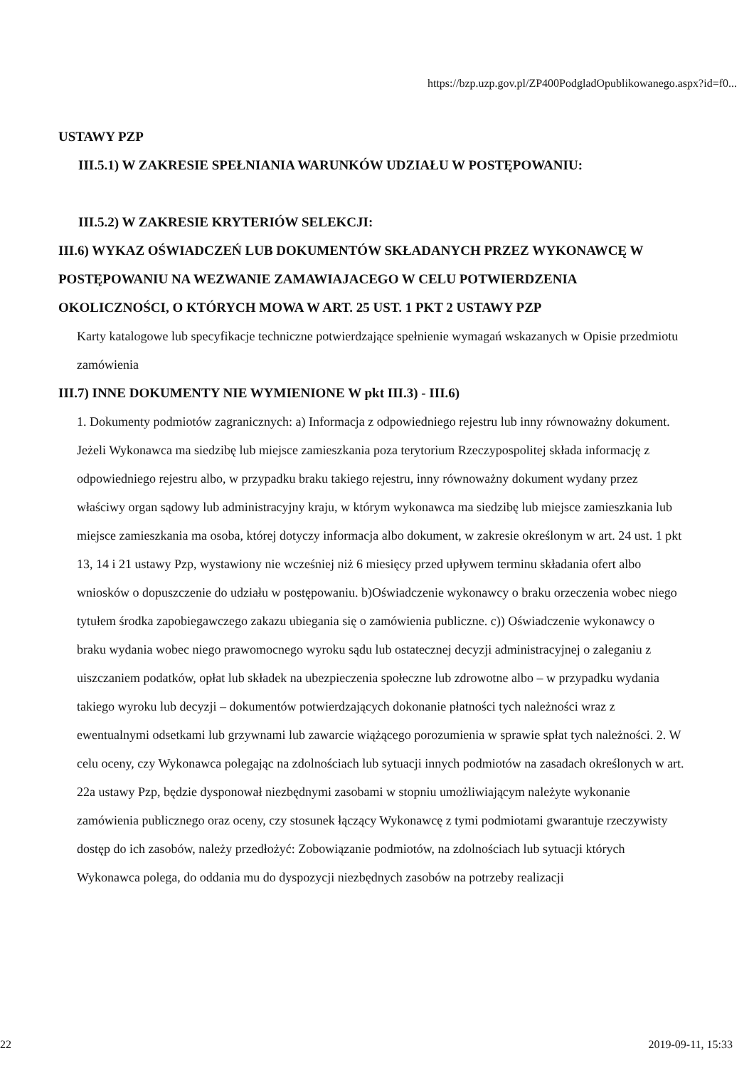https://bzp.uzp.gov.pl/ZP400PodgladOpublikowanego.aspx?id=f0...
USTAWY PZP
III.5.1) W ZAKRESIE SPEŁNIANIA WARUNKÓW UDZIAŁU W POSTĘPOWANIU:
III.5.2) W ZAKRESIE KRYTERIÓW SELEKCJI:
III.6) WYKAZ OŚWIADCZEŃ LUB DOKUMENTÓW SKŁADANYCH PRZEZ WYKONAWCĘ W POSTĘPOWANIU NA WEZWANIE ZAMAWIAJACEGO W CELU POTWIERDZENIA OKOLICZNOŚCI, O KTÓRYCH MOWA W ART. 25 UST. 1 PKT 2 USTAWY PZP
Karty katalogowe lub specyfikacje techniczne potwierdzające spełnienie wymagań wskazanych w Opisie przedmiotu zamówienia
III.7) INNE DOKUMENTY NIE WYMIENIONE W pkt III.3) - III.6)
1. Dokumenty podmiotów zagranicznych: a) Informacja z odpowiedniego rejestru lub inny równoważny dokument. Jeżeli Wykonawca ma siedzibę lub miejsce zamieszkania poza terytorium Rzeczypospolitej składa informację z odpowiedniego rejestru albo, w przypadku braku takiego rejestru, inny równoważny dokument wydany przez właściwy organ sądowy lub administracyjny kraju, w którym wykonawca ma siedzibę lub miejsce zamieszkania lub miejsce zamieszkania ma osoba, której dotyczy informacja albo dokument, w zakresie określonym w art. 24 ust. 1 pkt 13, 14 i 21 ustawy Pzp, wystawiony nie wcześniej niż 6 miesięcy przed upływem terminu składania ofert albo wniosków o dopuszczenie do udziału w postępowaniu. b)Oświadczenie wykonawcy o braku orzeczenia wobec niego tytułem środka zapobiegawczego zakazu ubiegania się o zamówienia publiczne. c)) Oświadczenie wykonawcy o braku wydania wobec niego prawomocnego wyroku sądu lub ostatecznej decyzji administracyjnej o zaleganiu z uiszczaniem podatków, opłat lub składek na ubezpieczenia społeczne lub zdrowotne albo – w przypadku wydania takiego wyroku lub decyzji – dokumentów potwierdzających dokonanie płatności tych należności wraz z ewentualnymi odsetkami lub grzywnami lub zawarcie wiążącego porozumienia w sprawie spłat tych należności. 2. W celu oceny, czy Wykonawca polegając na zdolnościach lub sytuacji innych podmiotów na zasadach określonych w art. 22a ustawy Pzp, będzie dysponował niezbędnymi zasobami w stopniu umożliwiającym należyte wykonanie zamówienia publicznego oraz oceny, czy stosunek łączący Wykonawcę z tymi podmiotami gwarantuje rzeczywisty dostęp do ich zasobów, należy przedłożyć: Zobowiązanie podmiotów, na zdolnościach lub sytuacji których Wykonawca polega, do oddania mu do dyspozycji niezbędnych zasobów na potrzeby realizacji
22 2019-09-11, 15:33